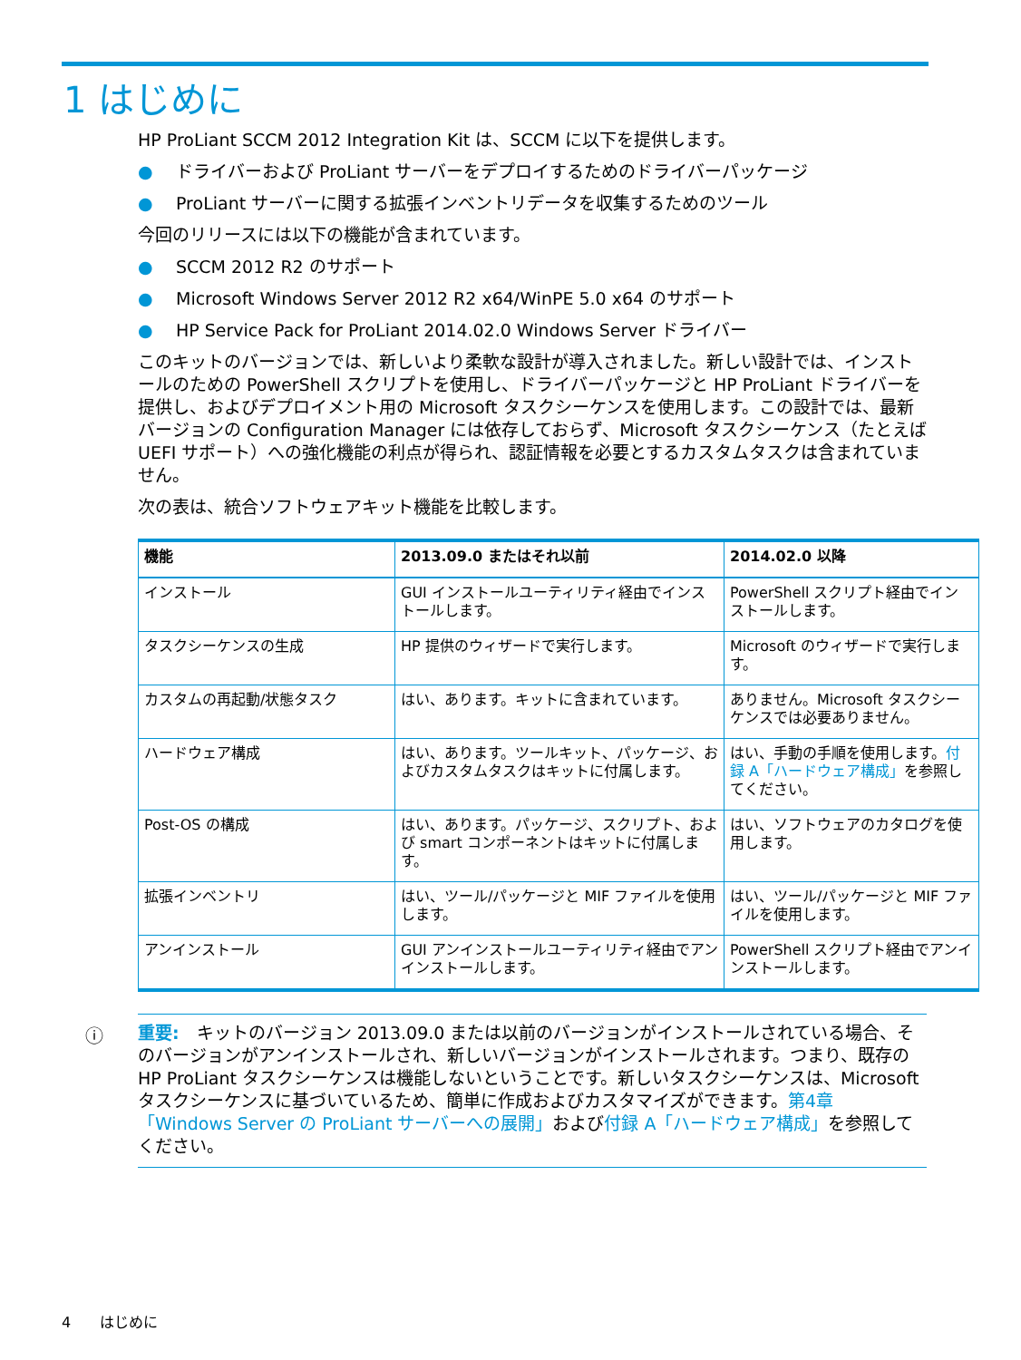1 はじめに
HP ProLiant SCCM 2012 Integration Kit は、SCCM に以下を提供します。
● ドライバーおよび ProLiant サーバーをデプロイするためのドライバーパッケージ
● ProLiant サーバーに関する拡張インベントリデータを収集するためのツール
今回のリリースには以下の機能が含まれています。
● SCCM 2012 R2 のサポート
● Microsoft Windows Server 2012 R2 x64/WinPE 5.0 x64 のサポート
● HP Service Pack for ProLiant 2014.02.0 Windows Server ドライバー
このキットのバージョンでは、新しいより柔軟な設計が導入されました。新しい設計では、インストールのための PowerShell スクリプトを使用し、ドライバーパッケージと HP ProLiant ドライバーを提供し、およびデプロイメント用の Microsoft タスクシーケンスを使用します。この設計では、最新バージョンの Configuration Manager には依存しておらず、Microsoft タスクシーケンス（たとえば UEFI サポート）への強化機能の利点が得られ、認証情報を必要とするカスタムタスクは含まれていません。
次の表は、統合ソフトウェアキット機能を比較します。
| 機能 | 2013.09.0 またはそれ以前 | 2014.02.0 以降 |
| --- | --- | --- |
| インストール | GUI インストールユーティリティ経由でインストールします。 | PowerShell スクリプト経由でインストールします。 |
| タスクシーケンスの生成 | HP 提供のウィザードで実行します。 | Microsoft のウィザードで実行します。 |
| カスタムの再起動/状態タスク | はい、あります。キットに含まれています。 | ありません。Microsoft タスクシーケンスでは必要ありません。 |
| ハードウェア構成 | はい、あります。ツールキット、パッケージ、およびカスタムタスクはキットに付属します。 | はい、手動の手順を使用します。 付録 A「ハードウェア構成」 を参照してください。 |
| Post-OS の構成 | はい、あります。パッケージ、スクリプト、および smart コンポーネントはキットに付属します。 | はい、ソフトウェアのカタログを使用します。 |
| 拡張インベントリ | はい、ツール/パッケージと MIF ファイルを使用します。 | はい、ツール/パッケージと MIF ファイルを使用します。 |
| アンインストール | GUI アンインストールユーティリティ経由でアンインストールします。 | PowerShell スクリプト経由でアンインストールします。 |
ⓘ 重要:　キットのバージョン 2013.09.0 または以前のバージョンがインストールされている場合、そのバージョンがアンインストールされ、新しいバージョンがインストールされます。つまり、既存の HP ProLiant タスクシーケンスは機能しないということです。新しいタスクシーケンスは、Microsoft タスクシーケンスに基づいているため、簡単に作成およびカスタマイズができます。第4章「Windows Server の ProLiant サーバーへの展開」および付録 A「ハードウェア構成」を参照してください。
4　　はじめに